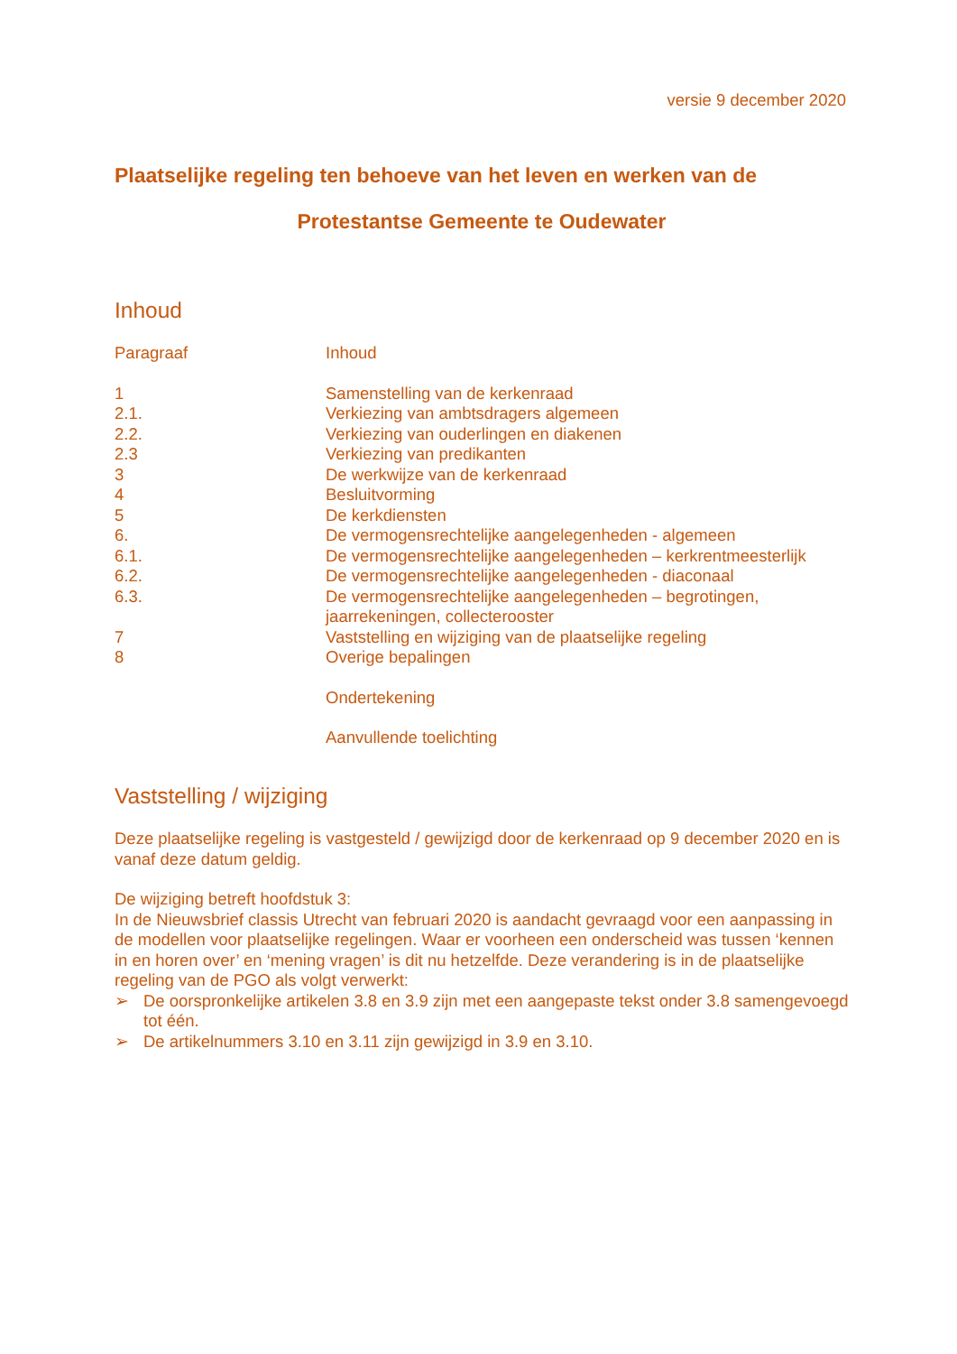versie 9 december 2020
Plaatselijke regeling ten behoeve van het leven en werken van de
Protestantse Gemeente te Oudewater
Inhoud
| Paragraaf | Inhoud |
| 1 | Samenstelling van de kerkenraad |
| 2.1. | Verkiezing van ambtsdragers algemeen |
| 2.2. | Verkiezing van ouderlingen en diakenen |
| 2.3 | Verkiezing van predikanten |
| 3 | De werkwijze van de kerkenraad |
| 4 | Besluitvorming |
| 5 | De kerkdiensten |
| 6. | De vermogensrechtelijke aangelegenheden - algemeen |
| 6.1. | De vermogensrechtelijke aangelegenheden – kerkrentmeesterlijk |
| 6.2. | De vermogensrechtelijke aangelegenheden - diaconaal |
| 6.3. | De vermogensrechtelijke aangelegenheden – begrotingen, jaarrekeningen, collecterooster |
| 7 | Vaststelling en wijziging van de plaatselijke regeling |
| 8 | Overige bepalingen |
| | Ondertekening |
| | Aanvullende toelichting |
Vaststelling / wijziging
Deze plaatselijke regeling is vastgesteld / gewijzigd door de kerkenraad op 9 december 2020 en is vanaf deze datum geldig.
De wijziging betreft hoofdstuk 3:
In de Nieuwsbrief classis Utrecht van februari 2020 is aandacht gevraagd voor een aanpassing in de modellen voor plaatselijke regelingen. Waar er voorheen een onderscheid was tussen ‘kennen in en horen over’ en ‘mening vragen’ is dit nu hetzelfde. Deze verandering is in de plaatselijke regeling van de PGO als volgt verwerkt:
➢ De oorspronkelijke artikelen 3.8 en 3.9 zijn met een aangepaste tekst onder 3.8 samengevoegd tot één.
➢ De artikelnummers 3.10 en 3.11 zijn gewijzigd in 3.9 en 3.10.